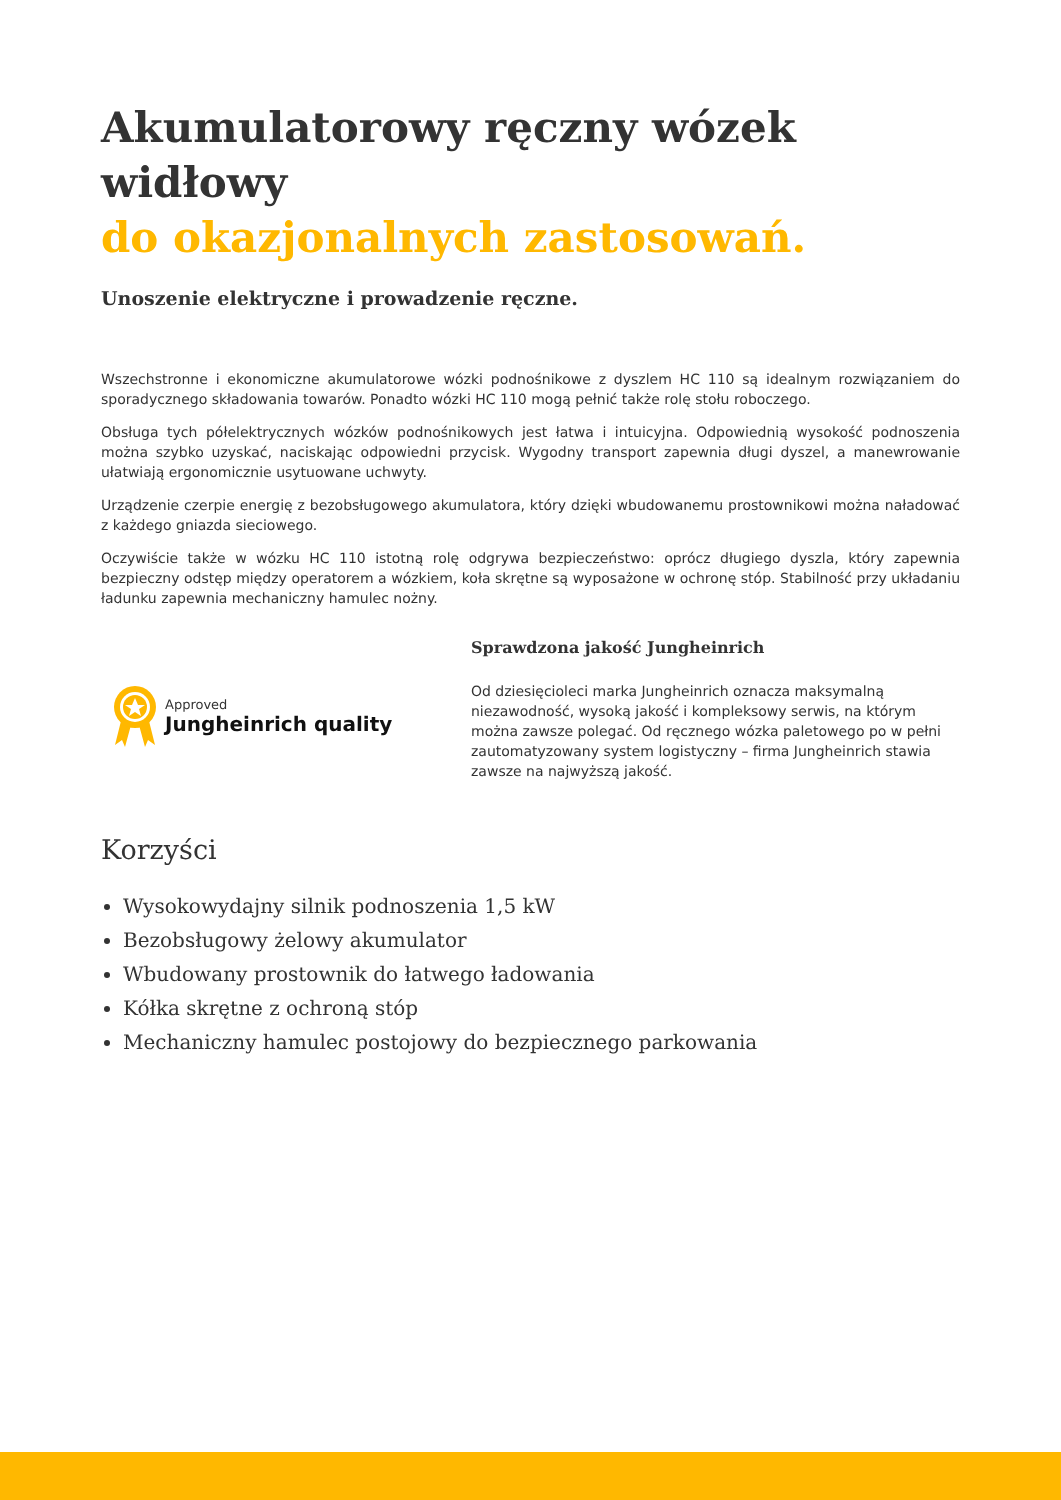Akumulatorowy ręczny wózek widłowy
do okazjonalnych zastosowań.
Unoszenie elektryczne i prowadzenie ręczne.
Wszechstronne i ekonomiczne akumulatorowe wózki podnośnikowe z dyszlem HC 110 są idealnym rozwiązaniem do sporadycznego składowania towarów. Ponadto wózki HC 110 mogą pełnić także rolę stołu roboczego.
Obsługa tych półelektrycznych wózków podnośnikowych jest łatwa i intuicyjna. Odpowiednią wysokość podnoszenia można szybko uzyskać, naciskając odpowiedni przycisk. Wygodny transport zapewnia długi dyszel, a manewrowanie ułatwiają ergonomicznie usytuowane uchwyty.
Urządzenie czerpie energię z bezobsługowego akumulatora, który dzięki wbudowanemu prostownikowi można naładować z każdego gniazda sieciowego.
Oczywiście także w wózku HC 110 istotną rolę odgrywa bezpieczeństwo: oprócz długiego dyszla, który zapewnia bezpieczny odstęp między operatorem a wózkiem, koła skrętne są wyposażone w ochronę stóp. Stabilność przy układaniu ładunku zapewnia mechaniczny hamulec nożny.
Approved
Jungheinrich quality
Sprawdzona jakość Jungheinrich
Od dziesięcioleci marka Jungheinrich oznacza maksymalną niezawodność, wysoką jakość i kompleksowy serwis, na którym można zawsze polegać. Od ręcznego wózka paletowego po w pełni zautomatyzowany system logistyczny – firma Jungheinrich stawia zawsze na najwyższą jakość.
Korzyści
Wysokowydajny silnik podnoszenia 1,5 kW
Bezobsługowy żelowy akumulator
Wbudowany prostownik do łatwego ładowania
Kółka skrętne z ochroną stóp
Mechaniczny hamulec postojowy do bezpiecznego parkowania